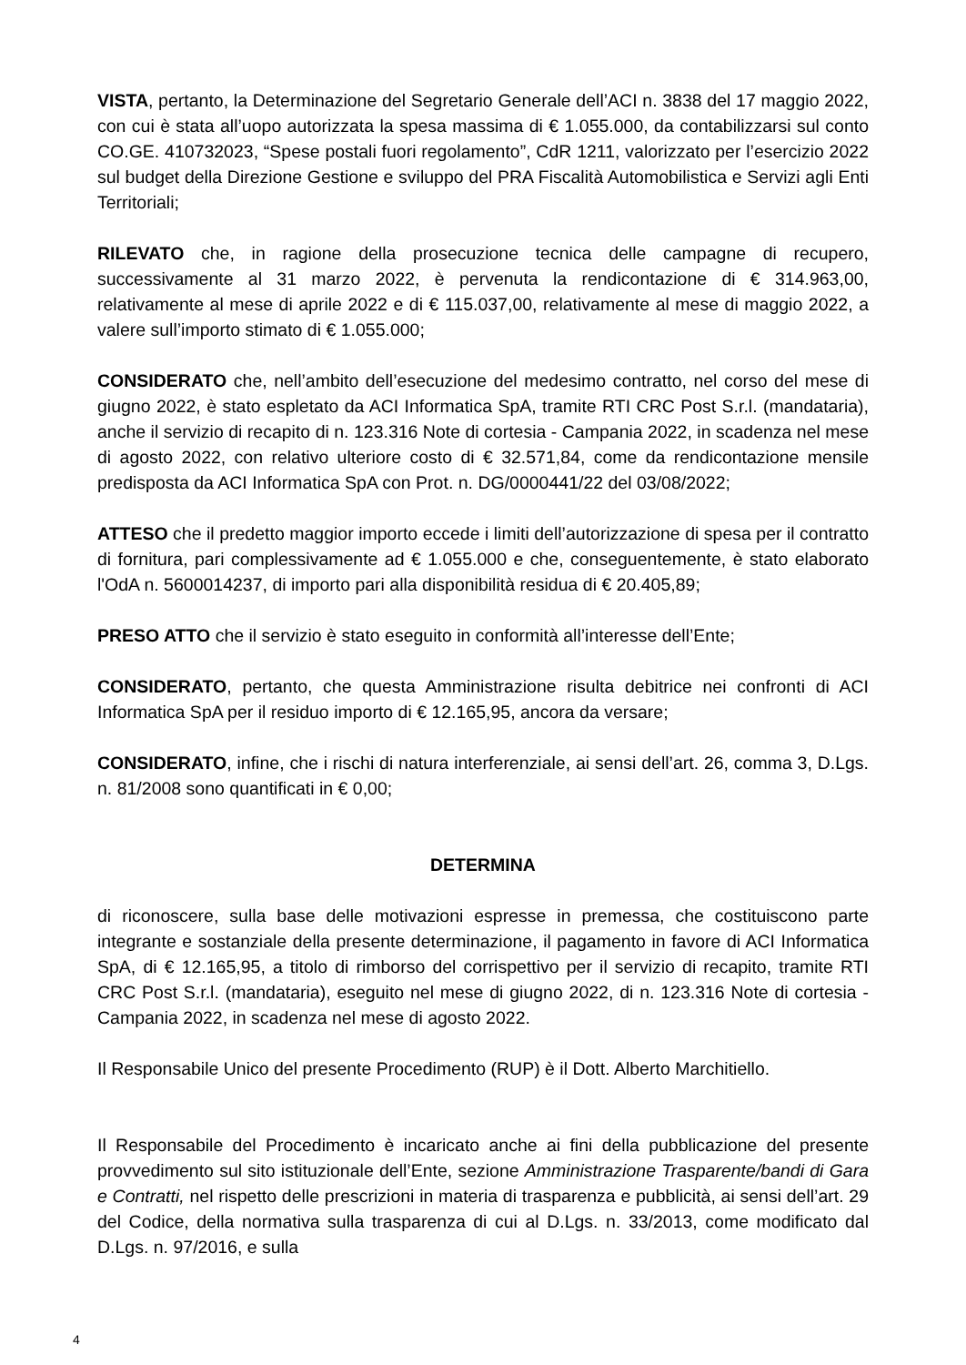VISTA, pertanto, la Determinazione del Segretario Generale dell’ACI n. 3838 del 17 maggio 2022, con cui è stata all’uopo autorizzata la spesa massima di € 1.055.000, da contabilizzarsi sul conto CO.GE. 410732023, “Spese postali fuori regolamento”, CdR 1211, valorizzato per l’esercizio 2022 sul budget della Direzione Gestione e sviluppo del PRA Fiscalità Automobilistica e Servizi agli Enti Territoriali;
RILEVATO che, in ragione della prosecuzione tecnica delle campagne di recupero, successivamente al 31 marzo 2022, è pervenuta la rendicontazione di € 314.963,00, relativamente al mese di aprile 2022 e di € 115.037,00, relativamente al mese di maggio 2022, a valere sull’importo stimato di € 1.055.000;
CONSIDERATO che, nell’ambito dell’esecuzione del medesimo contratto, nel corso del mese di giugno 2022, è stato espletato da ACI Informatica SpA, tramite RTI CRC Post S.r.l. (mandataria), anche il servizio di recapito di n. 123.316 Note di cortesia - Campania 2022, in scadenza nel mese di agosto 2022, con relativo ulteriore costo di € 32.571,84, come da rendicontazione mensile predisposta da ACI Informatica SpA con Prot. n. DG/0000441/22 del 03/08/2022;
ATTESO che il predetto maggior importo eccede i limiti dell’autorizzazione di spesa per il contratto di fornitura, pari complessivamente ad € 1.055.000 e che, conseguentemente, è stato elaborato l'OdA n. 5600014237, di importo pari alla disponibilità residua di € 20.405,89;
PRESO ATTO che il servizio è stato eseguito in conformità all’interesse dell’Ente;
CONSIDERATO, pertanto, che questa Amministrazione risulta debitrice nei confronti di ACI Informatica SpA per il residuo importo di € 12.165,95, ancora da versare;
CONSIDERATO, infine, che i rischi di natura interferenziale, ai sensi dell’art. 26, comma 3, D.Lgs. n. 81/2008 sono quantificati in € 0,00;
DETERMINA
di riconoscere, sulla base delle motivazioni espresse in premessa, che costituiscono parte integrante e sostanziale della presente determinazione, il pagamento in favore di ACI Informatica SpA, di € 12.165,95, a titolo di rimborso del corrispettivo per il servizio di recapito, tramite RTI CRC Post S.r.l. (mandataria), eseguito nel mese di giugno 2022, di n. 123.316 Note di cortesia - Campania 2022, in scadenza nel mese di agosto 2022.
Il Responsabile Unico del presente Procedimento (RUP) è il Dott. Alberto Marchitiello.
Il Responsabile del Procedimento è incaricato anche ai fini della pubblicazione del presente provvedimento sul sito istituzionale dell’Ente, sezione Amministrazione Trasparente/bandi di Gara e Contratti, nel rispetto delle prescrizioni in materia di trasparenza e pubblicità, ai sensi dell’art. 29 del Codice, della normativa sulla trasparenza di cui al D.Lgs. n. 33/2013, come modificato dal D.Lgs. n. 97/2016, e sulla
4